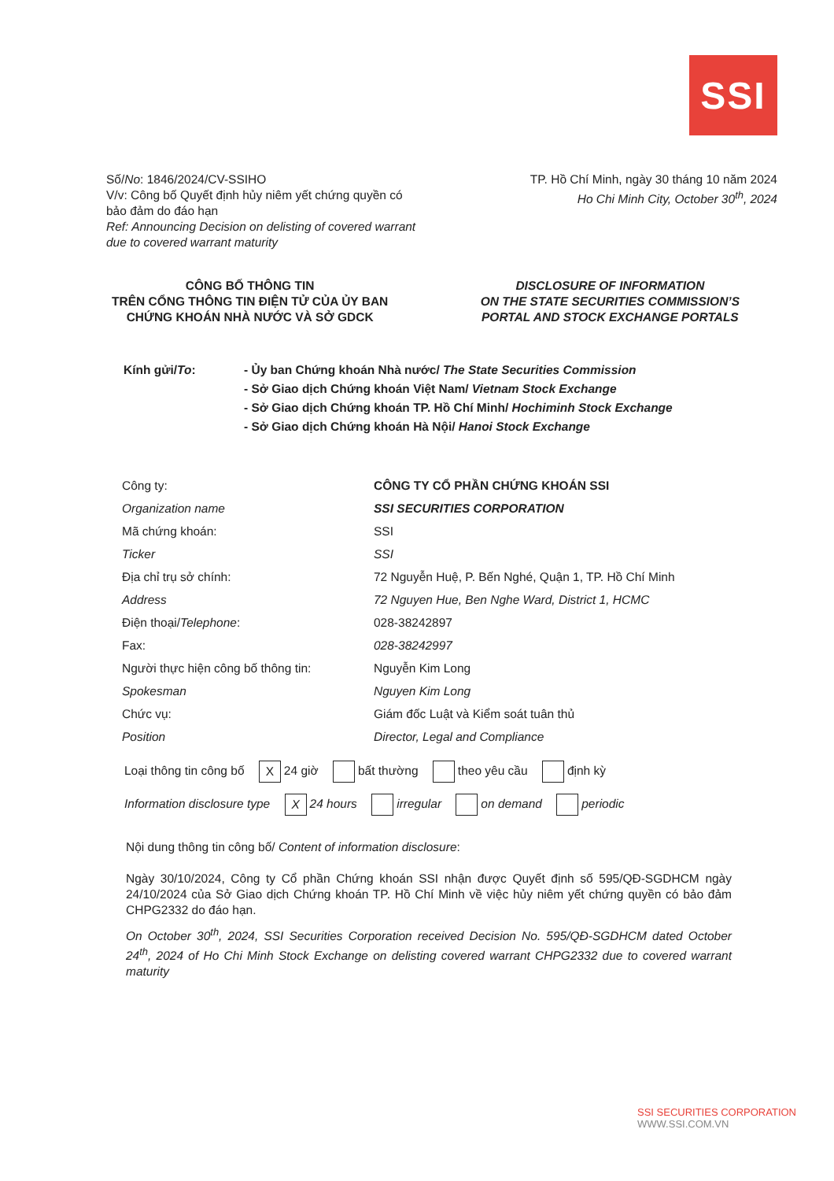SSI
Số/No: 1846/2024/CV-SSIHO
V/v: Công bố Quyết định hủy niêm yết chứng quyền có bảo đảm do đáo hạn
Ref: Announcing Decision on delisting of covered warrant due to covered warrant maturity
TP. Hồ Chí Minh, ngày 30 tháng 10 năm 2024
Ho Chi Minh City, October 30<sup>th</sup>, 2024
CÔNG BỐ THÔNG TIN
TRÊN CỔNG THÔNG TIN ĐIỆN TỬ CỦA ỦY BAN
CHỨNG KHOÁN NHÀ NƯỚC VÀ SỞ GDCK
DISCLOSURE OF INFORMATION
ON THE STATE SECURITIES COMMISSION’S
PORTAL AND STOCK EXCHANGE PORTALS
Kính gửi/To: - Ủy ban Chứng khoán Nhà nước/ The State Securities Commission
- Sở Giao dịch Chứng khoán Việt Nam/ Vietnam Stock Exchange
- Sở Giao dịch Chứng khoán TP. Hồ Chí Minh/ Hochiminh Stock Exchange
- Sở Giao dịch Chứng khoán Hà Nội/ Hanoi Stock Exchange
| Công ty: | CÔNG TY CỔ PHẦN CHỨNG KHOÁN SSI |
| Organization name | SSI SECURITIES CORPORATION |
| Mã chứng khoán: | SSI |
| Ticker | SSI |
| Địa chỉ trụ sở chính: | 72 Nguyễn Huệ, P. Bến Nghé, Quận 1, TP. Hồ Chí Minh |
| Address | 72 Nguyen Hue, Ben Nghe Ward, District 1, HCMC |
| Điện thoại/ Telephone : | 028-38242897 |
| Fax: | 028-38242997 |
| Người thực hiện công bố thông tin: | Nguyễn Kim Long |
| Spokesman | Nguyen Kim Long |
| Chức vụ: | Giám đốc Luật và Kiểm soát tuân thủ |
| Position | Director, Legal and Compliance |
Loại thông tin công bố X 24 giờ bất thường theo yêu cầu định kỳ
Information disclosure type X 24 hours irregular on demand periodic
Nội dung thông tin công bố/ Content of information disclosure:
Ngày 30/10/2024, Công ty Cổ phần Chứng khoán SSI nhận được Quyết định số 595/QĐ-SGDHCM ngày 24/10/2024 của Sở Giao dịch Chứng khoán TP. Hồ Chí Minh về việc hủy niêm yết chứng quyền có bảo đảm CHPG2332 do đáo hạn.
On October 30<sup>th</sup>, 2024, SSI Securities Corporation received Decision No. 595/QĐ-SGDHCM dated October 24<sup>th</sup>, 2024 of Ho Chi Minh Stock Exchange on delisting covered warrant CHPG2332 due to covered warrant maturity
SSI SECURITIES CORPORATION
WWW.SSI.COM.VN